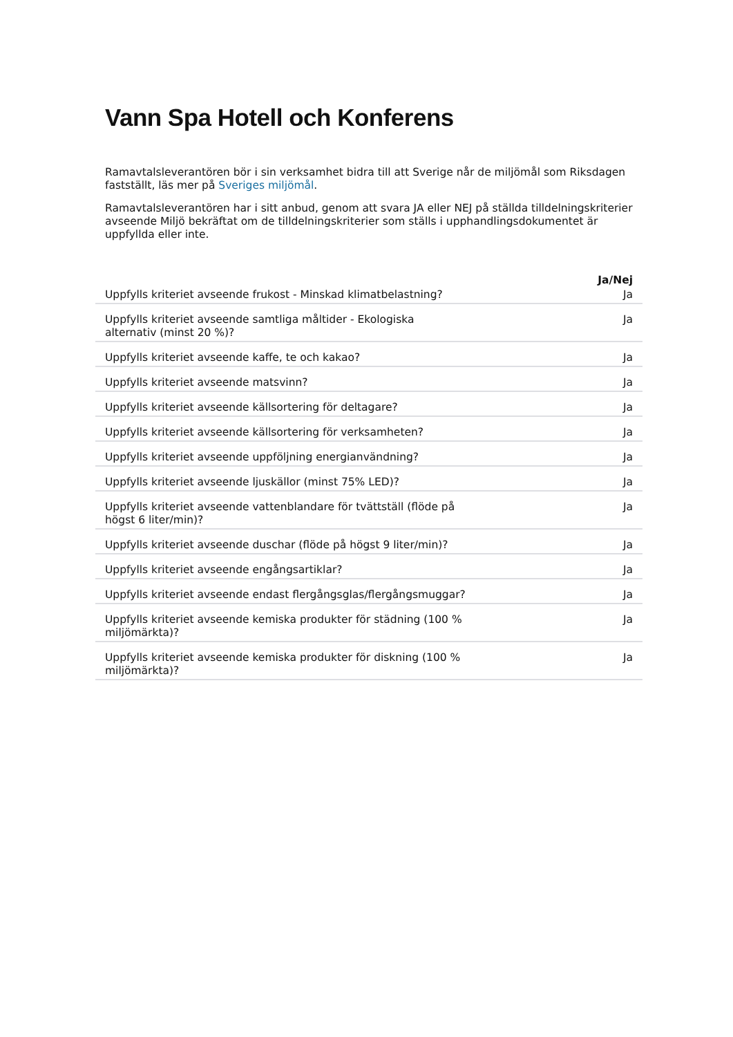Vann Spa Hotell och Konferens
Ramavtalsleverantören bör i sin verksamhet bidra till att Sverige når de miljömål som Riksdagen fastställt, läs mer på Sveriges miljömål.
Ramavtalsleverantören har i sitt anbud, genom att svara JA eller NEJ på ställda tilldelningskriterier avseende Miljö bekräftat om de tilldelningskriterier som ställs i upphandlingsdokumentet är uppfyllda eller inte.
| | Ja/Nej |
| --- | --- |
| Uppfylls kriteriet avseende frukost - Minskad klimatbelastning? | Ja |
| Uppfylls kriteriet avseende samtliga måltider - Ekologiska alternativ (minst 20 %)? | Ja |
| Uppfylls kriteriet avseende kaffe, te och kakao? | Ja |
| Uppfylls kriteriet avseende matsvinn? | Ja |
| Uppfylls kriteriet avseende källsortering för deltagare? | Ja |
| Uppfylls kriteriet avseende källsortering för verksamheten? | Ja |
| Uppfylls kriteriet avseende uppföljning energianvändning? | Ja |
| Uppfylls kriteriet avseende ljuskällor (minst 75% LED)? | Ja |
| Uppfylls kriteriet avseende vattenblandare för tvättställ (flöde på högst 6 liter/min)? | Ja |
| Uppfylls kriteriet avseende duschar (flöde på högst 9 liter/min)? | Ja |
| Uppfylls kriteriet avseende engångsartiklar? | Ja |
| Uppfylls kriteriet avseende endast flergångsglas/flergångsmuggar? | Ja |
| Uppfylls kriteriet avseende kemiska produkter för städning (100 % miljömärkta)? | Ja |
| Uppfylls kriteriet avseende kemiska produkter för diskning (100 % miljömärkta)? | Ja |